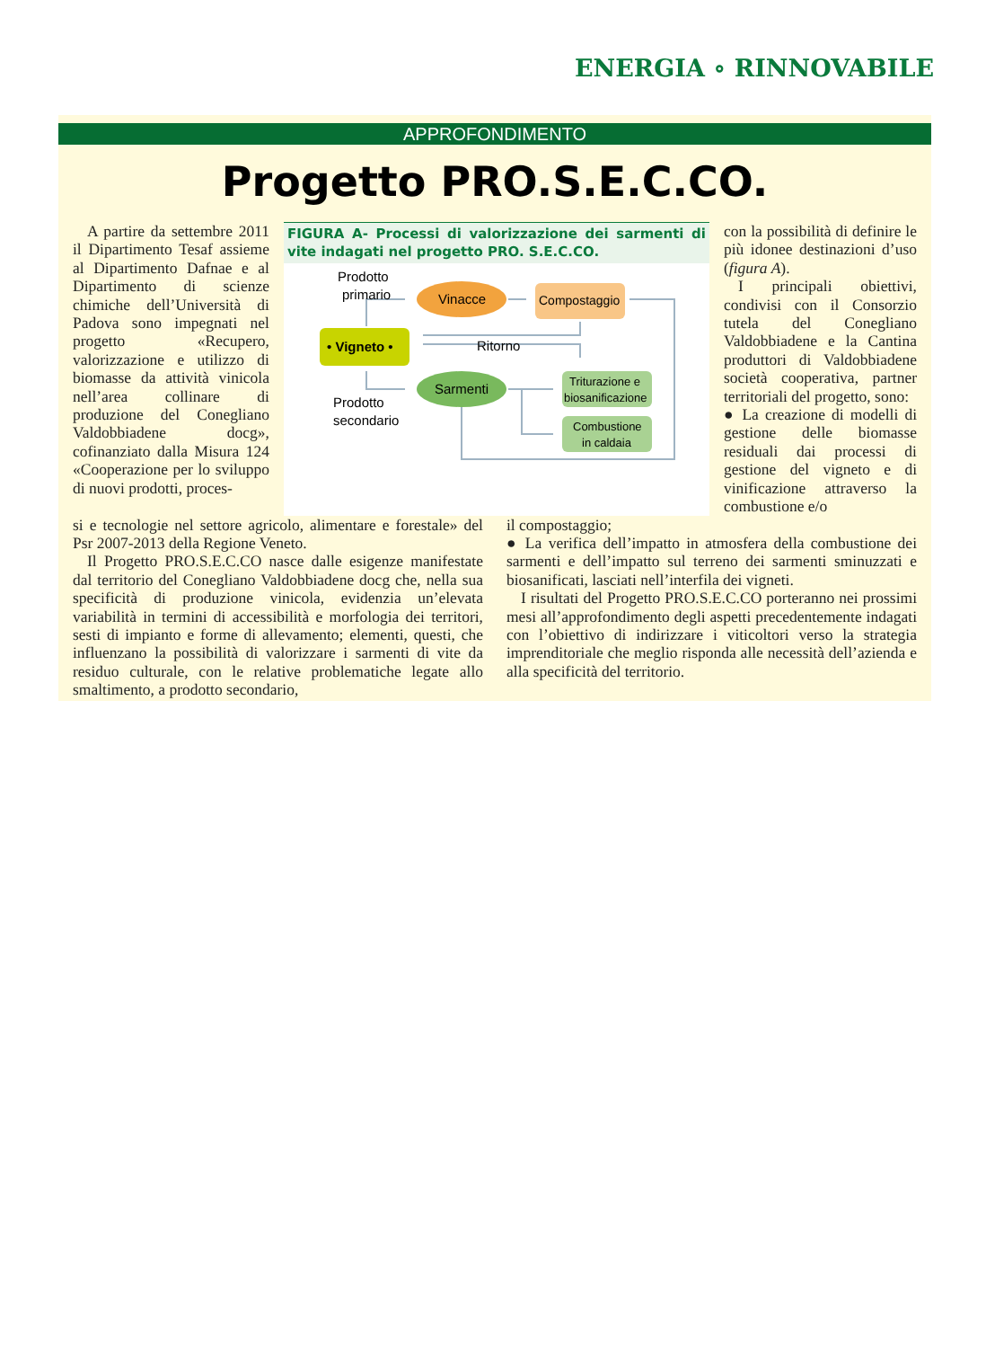ENERGIA ∘ RINNOVABILE
APPROFONDIMENTO
Progetto PRO.S.E.C.CO.
A partire da settembre 2011 il Dipartimento Tesaf assieme al Dipartimento Dafnae e al Dipartimento di scienze chimiche dell’Università di Padova sono impegnati nel progetto «Recupero, valorizzazione e utilizzo di biomasse da attività vinicola nell’area collinare di produzione del Conegliano Valdobbiadene docg», cofinanziato dalla Misura 124 «Cooperazione per lo sviluppo di nuovi prodotti, proces-
FIGURA A- Processi di valorizzazione dei sarmenti di vite indagati nel progetto PRO. S.E.C.CO.
Prodotto
primario
Prodotto
secondario
Ritorno
Vinacce
Compostaggio
• Vigneto •
Sarmenti
Triturazione e
biosanificazione
Combustione
in caldaia
con la possibilità di definire le più idonee destinazioni d’uso (figura A).
I principali obiettivi, condivisi con il Consorzio tutela del Conegliano Valdobbiadene e la Cantina produttori di Valdobbiadene società cooperativa, partner territoriali del progetto, sono:
● La creazione di modelli di gestione delle biomasse residuali dai processi di gestione del vigneto e di vinificazione attraverso la combustione e/o
si e tecnologie nel settore agricolo, alimentare e forestale» del Psr 2007-2013 della Regione Veneto.
Il Progetto PRO.S.E.C.CO nasce dalle esigenze manifestate dal territorio del Conegliano Valdobbiadene docg che, nella sua specificità di produzione vinicola, evidenzia un’elevata variabilità in termini di accessibilità e morfologia dei territori, sesti di impianto e forme di allevamento; elementi, questi, che influenzano la possibilità di valorizzare i sarmenti di vite da residuo culturale, con le relative problematiche legate allo smaltimento, a prodotto secondario,
il compostaggio;
● La verifica dell’impatto in atmosfera della combustione dei sarmenti e dell’impatto sul terreno dei sarmenti sminuzzati e biosanificati, lasciati nell’interfila dei vigneti.
I risultati del Progetto PRO.S.E.C.CO porteranno nei prossimi mesi all’approfondimento degli aspetti precedentemente indagati con l’obiettivo di indirizzare i viticoltori verso la strategia imprenditoriale che meglio risponda alle necessità dell’azienda e alla specificità del territorio.